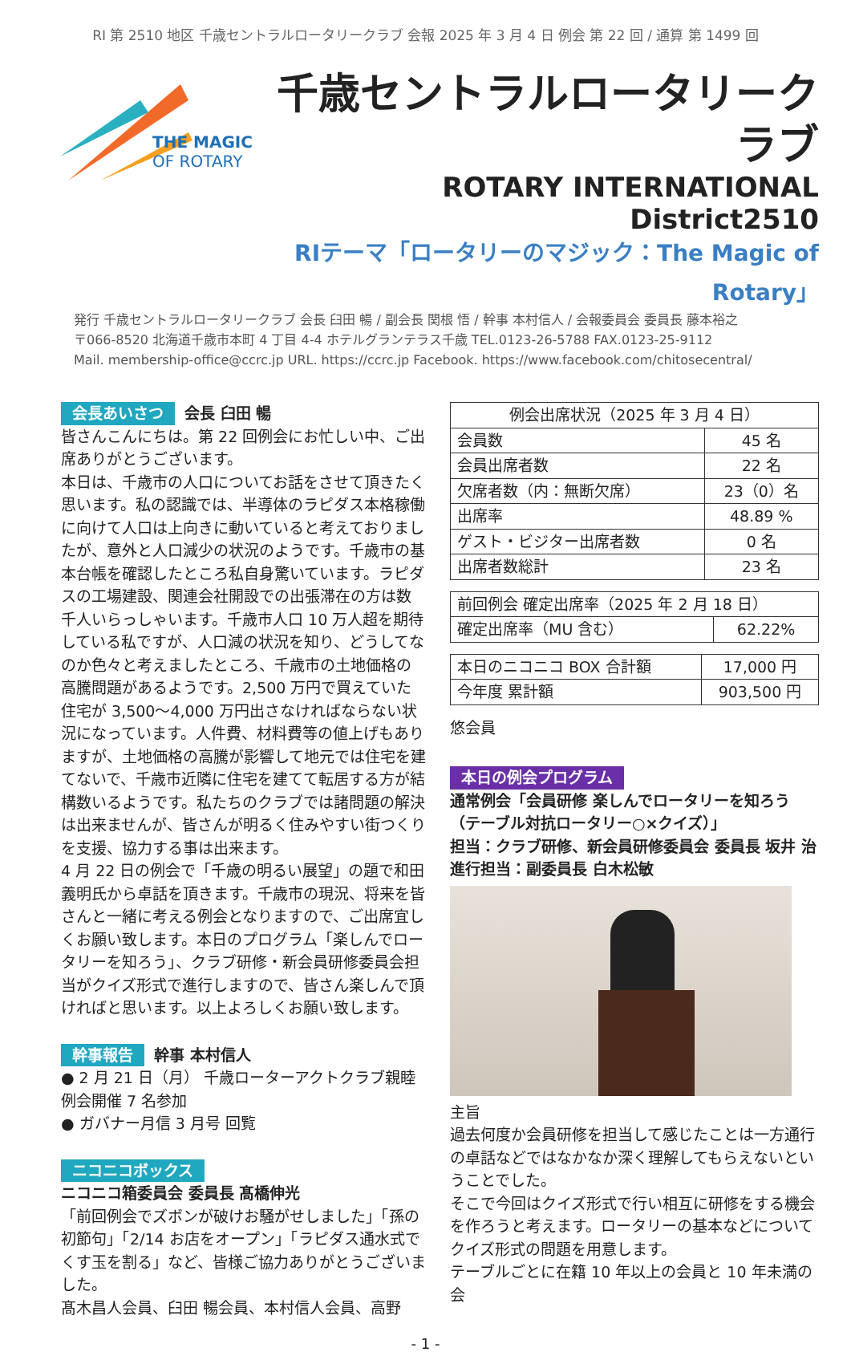RI 第 2510 地区 千歳セントラルロータリークラブ 会報 2025 年 3 月 4 日 例会 第 22 回 / 通算 第 1499 回
THE MAGIC
OF ROTARY
千歳セントラルロータリークラブ
ROTARY INTERNATIONAL District2510
RIテーマ「ロータリーのマジック：The Magic of Rotary」
発行 千歳セントラルロータリークラブ 会長 臼田 暢 / 副会長 関根 悟 / 幹事 本村信人 / 会報委員会 委員長 藤本裕之
〒066-8520 北海道千歳市本町 4 丁目 4-4 ホテルグランテラス千歳 TEL.0123-26-5788 FAX.0123-25-9112
Mail. membership-office@ccrc.jp URL. https://ccrc.jp Facebook. https://www.facebook.com/chitosecentral/
会長あいさつ 会長 臼田 暢
皆さんこんにちは。第 22 回例会にお忙しい中、ご出席ありがとうございます。
本日は、千歳市の人口についてお話をさせて頂きたく思います。私の認識では、半導体のラピダス本格稼働に向けて人口は上向きに動いていると考えておりましたが、意外と人口減少の状況のようです。千歳市の基本台帳を確認したところ私自身驚いています。ラピダスの工場建設、関連会社開設での出張滞在の方は数千人いらっしゃいます。千歳市人口 10 万人超を期待している私ですが、人口減の状況を知り、どうしてなのか色々と考えましたところ、千歳市の土地価格の高騰問題があるようです。2,500 万円で買えていた住宅が 3,500～4,000 万円出さなければならない状況になっています。人件費、材料費等の値上げもありますが、土地価格の高騰が影響して地元では住宅を建てないで、千歳市近隣に住宅を建てて転居する方が結構数いるようです。私たちのクラブでは諸問題の解決は出来ませんが、皆さんが明るく住みやすい街つくりを支援、協力する事は出来ます。
4 月 22 日の例会で「千歳の明るい展望」の題で和田義明氏から卓話を頂きます。千歳市の現況、将来を皆さんと一緒に考える例会となりますので、ご出席宜しくお願い致します。本日のプログラム「楽しんでロータリーを知ろう」、クラブ研修・新会員研修委員会担当がクイズ形式で進行しますので、皆さん楽しんで頂ければと思います。以上よろしくお願い致します。
幹事報告 幹事 本村信人
● 2 月 21 日（月） 千歳ローターアクトクラブ親睦例会開催 7 名参加
● ガバナー月信 3 月号 回覧
ニコニコボックス
ニコニコ箱委員会 委員長 髙橋伸光
「前回例会でズボンが破けお騒がせしました」「孫の初節句」「2/14 お店をオープン」「ラピダス通水式でくす玉を割る」など、皆様ご協力ありがとうございました。
髙木昌人会員、臼田 暢会員、本村信人会員、高野
| 例会出席状況（2025 年 3 月 4 日） | |
| --- | --- |
| 会員数 | 45 名 |
| 会員出席者数 | 22 名 |
| 欠席者数（内：無断欠席） | 23（0）名 |
| 出席率 | 48.89 % |
| ゲスト・ビジター出席者数 | 0 名 |
| 出席者数総計 | 23 名 |
| 前回例会 確定出席率（2025 年 2 月 18 日） | |
| 確定出席率（MU 含む） | 62.22% |
| 本日のニコニコ BOX 合計額 | 17,000 円 |
| 今年度 累計額 | 903,500 円 |
悠会員
本日の例会プログラム
通常例会「会員研修 楽しんでロータリーを知ろう（テーブル対抗ロータリー○×クイズ）」
担当：クラブ研修、新会員研修委員会 委員長 坂井 治
進行担当：副委員長 白木松敏
主旨
過去何度か会員研修を担当して感じたことは一方通行の卓話などではなかなか深く理解してもらえないということでした。
そこで今回はクイズ形式で行い相互に研修をする機会を作ろうと考えます。ロータリーの基本などについてクイズ形式の問題を用意します。
テーブルごとに在籍 10 年以上の会員と 10 年未満の会
- 1 -